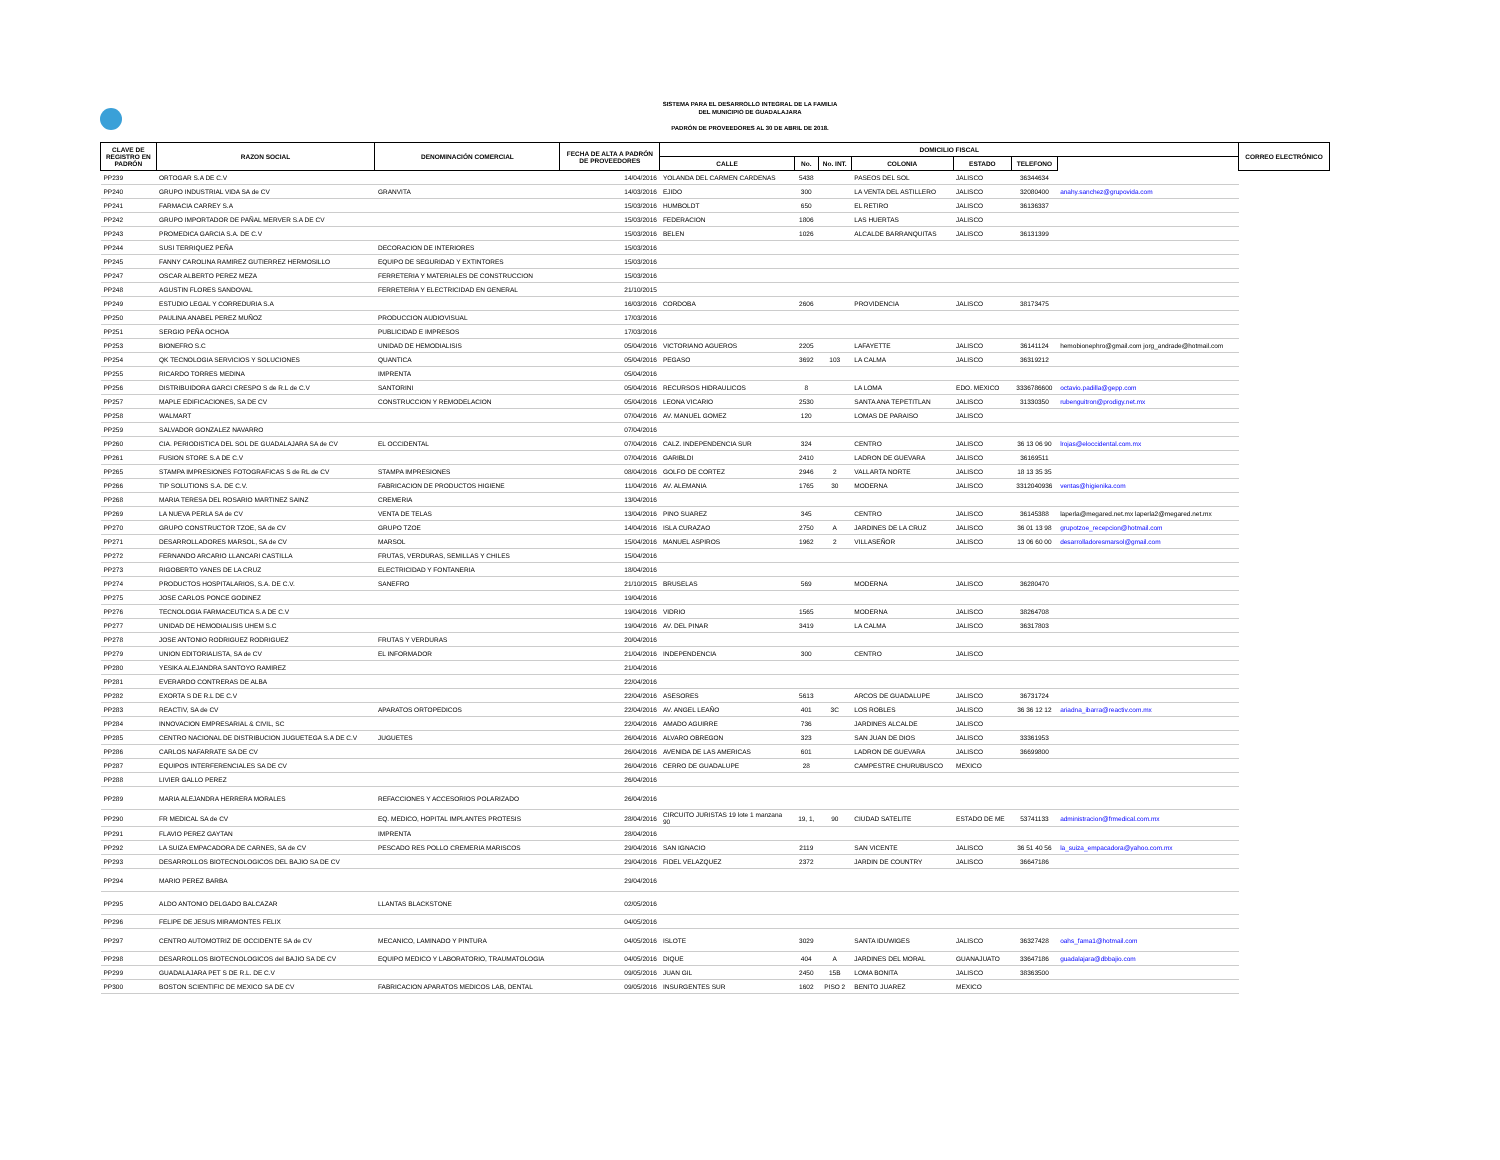SISTEMA PARA EL DESARROLLO INTEGRAL DE LA FAMILIA
DEL MUNICIPIO DE GUADALAJARA
PADRÓN DE PROVEEDORES AL 30 DE ABRIL DE 2018.
| CLAVE DE REGISTRO EN PADRÓN | RAZON SOCIAL | DENOMINACIÓN COMERCIAL | FECHA DE ALTA A PADRÓN DE PROVEEDORES | DOMICILIO FISCAL | | | | | | | CORREO ELECTRÓNICO |
| --- | --- | --- | --- | --- | --- | --- | --- | --- | --- | --- | --- |
| | | | | CALLE | No. | No. INT. | COLONIA | ESTADO | TELEFONO | | |
| PP239 | ORTOGAR S.A DE C.V | | 14/04/2016 | YOLANDA DEL CARMEN CARDENAS | 5438 | | PASEOS DEL SOL | JALISCO | 36344634 | | |
| PP240 | GRUPO INDUSTRIAL VIDA SA de CV | GRANVITA | 14/03/2016 | EJIDO | 300 | | LA VENTA DEL ASTILLERO | JALISCO | 32080400 | anahy.sanchez@grupovida.com | |
| PP241 | FARMACIA CARREY S.A | | 15/03/2016 | HUMBOLDT | 650 | | EL RETIRO | JALISCO | 36136337 | | |
| PP242 | GRUPO IMPORTADOR DE PAÑAL MERVER S.A DE CV | | 15/03/2016 | FEDERACION | 1806 | | LAS HUERTAS | JALISCO | | | |
| PP243 | PROMEDICA GARCIA S.A. DE C.V | | 15/03/2016 | BELEN | 1026 | | ALCALDE BARRANQUITAS | JALISCO | 36131399 | | |
| PP244 | SUSI TERRIQUEZ PEÑA | DECORACION DE INTERIORES | 15/03/2016 | | | | | | | | |
| PP245 | FANNY CAROLINA RAMIREZ GUTIERREZ HERMOSILLO | EQUIPO DE SEGURIDAD Y EXTINTORES | 15/03/2016 | | | | | | | | |
| PP247 | OSCAR ALBERTO PEREZ MEZA | FERRETERIA Y MATERIALES DE CONSTRUCCION | 15/03/2016 | | | | | | | | |
| PP248 | AGUSTIN FLORES SANDOVAL | FERRETERIA Y ELECTRICIDAD EN GENERAL | 21/10/2015 | | | | | | | | |
| PP249 | ESTUDIO LEGAL Y CORREDURIA S.A | | 16/03/2016 | CORDOBA | 2606 | | PROVIDENCIA | JALISCO | 38173475 | | |
| PP250 | PAULINA ANABEL PEREZ MUÑOZ | PRODUCCION AUDIOVISUAL | 17/03/2016 | | | | | | | | |
| PP251 | SERGIO PEÑA OCHOA | PUBLICIDAD E IMPRESOS | 17/03/2016 | | | | | | | | |
| PP253 | BIONEFRO S.C | UNIDAD DE HEMODIALISIS | 05/04/2016 | VICTORIANO AGUEROS | 2205 | | LAFAYETTE | JALISCO | 36141124 | hemobionephro@gmail.com jorg_andrade@hotmail.com | |
| PP254 | QK TECNOLOGIA SERVICIOS Y SOLUCIONES | QUANTICA | 05/04/2016 | PEGASO | 3692 | 103 | LA CALMA | JALISCO | 36319212 | | |
| PP255 | RICARDO TORRES MEDINA | IMPRENTA | 05/04/2016 | | | | | | | | |
| PP256 | DISTRIBUIDORA GARCI CRESPO S de R.L de C.V | SANTORINI | 05/04/2016 | RECURSOS HIDRAULICOS | 8 | | LA LOMA | EDO. MEXICO | 3336786600 | octavio.padilla@gepp.com | |
| PP257 | MAPLE EDIFICACIONES, SA DE CV | CONSTRUCCION Y REMODELACION | 05/04/2016 | LEONA VICARIO | 2530 | | SANTA ANA TEPETITLAN | JALISCO | 31330350 | rubenguitron@prodigy.net.mx | |
| PP258 | WALMART | | 07/04/2016 | AV. MANUEL GOMEZ | 120 | | LOMAS DE PARAISO | JALISCO | | | |
| PP259 | SALVADOR GONZALEZ NAVARRO | | 07/04/2016 | | | | | | | | |
| PP260 | CIA. PERIODISTICA DEL SOL DE GUADALAJARA SA de CV | EL OCCIDENTAL | 07/04/2016 | CALZ. INDEPENDENCIA SUR | 324 | | CENTRO | JALISCO | 36 13 06 90 | lrojas@eloccidental.com.mx | |
| PP261 | FUSION STORE S.A DE C.V | | 07/04/2016 | GARIBLDI | 2410 | | LADRON DE GUEVARA | JALISCO | 36169511 | | |
| PP265 | STAMPA IMPRESIONES FOTOGRAFICAS S de RL de CV | STAMPA IMPRESIONES | 08/04/2016 | GOLFO DE CORTEZ | 2946 | 2 | VALLARTA NORTE | JALISCO | 18 13 35 35 | | |
| PP266 | TIP SOLUTIONS S.A. DE C.V. | FABRICACION DE PRODUCTOS HIGIENE | 11/04/2016 | AV. ALEMANIA | 1765 | 30 | MODERNA | JALISCO | 3312040936 | ventas@higienika.com | |
| PP268 | MARIA TERESA DEL ROSARIO MARTINEZ SAINZ | CREMERIA | 13/04/2016 | | | | | | | | |
| PP269 | LA NUEVA PERLA SA de CV | VENTA DE TELAS | 13/04/2016 | PINO SUAREZ | 345 | | CENTRO | JALISCO | 36145388 | laperla@megared.net.mx laperla2@megared.net.mx | |
| PP270 | GRUPO CONSTRUCTOR TZOE, SA de CV | GRUPO TZOE | 14/04/2016 | ISLA CURAZAO | 2750 | A | JARDINES DE LA CRUZ | JALISCO | 36 01 13 98 | grupotzoe_recepcion@hotmail.com | |
| PP271 | DESARROLLADORES MARSOL, SA de CV | MARSOL | 15/04/2016 | MANUEL ASPIROS | 1962 | 2 | VILLASEÑOR | JALISCO | 13 06 60 00 | desarrolladoresmarsol@gmail.com | |
| PP272 | FERNANDO ARCARIO LLANCARI CASTILLA | FRUTAS, VERDURAS, SEMILLAS Y CHILES | 15/04/2016 | | | | | | | | |
| PP273 | RIGOBERTO YANES DE LA CRUZ | ELECTRICIDAD Y FONTANERIA | 18/04/2016 | | | | | | | | |
| PP274 | PRODUCTOS HOSPITALARIOS, S.A. DE C.V. | SANEFRO | 21/10/2015 | BRUSELAS | 569 | | MODERNA | JALISCO | 36280470 | | |
| PP275 | JOSE CARLOS PONCE GODINEZ | | 19/04/2016 | | | | | | | | |
| PP276 | TECNOLOGIA FARMACEUTICA S.A DE C.V | | 19/04/2016 | VIDRIO | 1565 | | MODERNA | JALISCO | 38264708 | | |
| PP277 | UNIDAD DE HEMODIALISIS UHEM S.C | | 19/04/2016 | AV. DEL PINAR | 3419 | | LA CALMA | JALISCO | 36317803 | | |
| PP278 | JOSE ANTONIO RODRIGUEZ RODRIGUEZ | FRUTAS Y VERDURAS | 20/04/2016 | | | | | | | | |
| PP279 | UNION EDITORIALISTA, SA de CV | EL INFORMADOR | 21/04/2016 | INDEPENDENCIA | 300 | | CENTRO | JALISCO | | | |
| PP280 | YESIKA ALEJANDRA SANTOYO RAMIREZ | | 21/04/2016 | | | | | | | | |
| PP281 | EVERARDO CONTRERAS DE ALBA | | 22/04/2016 | | | | | | | | |
| PP282 | EXORTA S DE R.L DE C.V | | 22/04/2016 | ASESORES | 5613 | | ARCOS DE GUADALUPE | JALISCO | 36731724 | | |
| PP283 | REACTIV, SA de CV | APARATOS ORTOPEDICOS | 22/04/2016 | AV. ANGEL LEAÑO | 401 | 3C | LOS ROBLES | JALISCO | 36 36 12 12 | ariadna_ibarra@reactiv.com.mx | |
| PP284 | INNOVACION EMPRESARIAL & CIVIL, SC | | 22/04/2016 | AMADO AGUIRRE | 736 | | JARDINES ALCALDE | JALISCO | | | |
| PP285 | CENTRO NACIONAL DE DISTRIBUCION JUGUETEGA S.A DE C.V | JUGUETES | 26/04/2016 | ALVARO OBREGON | 323 | | SAN JUAN DE DIOS | JALISCO | 33361953 | | |
| PP286 | CARLOS NAFARRATE SA DE CV | | 26/04/2016 | AVENIDA DE LAS AMERICAS | 601 | | LADRON DE GUEVARA | JALISCO | 36699800 | | |
| PP287 | EQUIPOS INTERFERENCIALES SA DE CV | | 26/04/2016 | CERRO DE GUADALUPE | 28 | | CAMPESTRE CHURUBUSCO | MEXICO | | | |
| PP288 | LIVIER GALLO PEREZ | | 26/04/2016 | | | | | | | | |
| PP289 | MARIA ALEJANDRA HERRERA MORALES | REFACCIONES Y ACCESORIOS POLARIZADO | 26/04/2016 | | | | | | | | |
| PP290 | FR MEDICAL SA de CV | EQ. MEDICO, HOPITAL IMPLANTES PROTESIS | 28/04/2016 | CIRCUITO JURISTAS 19 lote 1 manzana 90 | 19, 1, | 90 | CIUDAD SATELITE | ESTADO DE ME | 53741133 | administracion@frmedical.com.mx | |
| PP291 | FLAVIO PEREZ GAYTAN | IMPRENTA | 28/04/2016 | | | | | | | | |
| PP292 | LA SUIZA EMPACADORA DE CARNES, SA de CV | PESCADO RES POLLO CREMERIA MARISCOS | 29/04/2016 | SAN IGNACIO | 2119 | | SAN VICENTE | JALISCO | 36 51 40 56 | la_suiza_empacadora@yahoo.com.mx | |
| PP293 | DESARROLLOS BIOTECNOLOGICOS DEL BAJIO SA DE CV | | 29/04/2016 | FIDEL VELAZQUEZ | 2372 | | JARDIN DE COUNTRY | JALISCO | 36647186 | | |
| PP294 | MARIO PEREZ BARBA | | 29/04/2016 | | | | | | | | |
| PP295 | ALDO ANTONIO DELGADO BALCAZAR | LLANTAS BLACKSTONE | 02/05/2016 | | | | | | | | |
| PP296 | FELIPE DE JESUS MIRAMONTES FELIX | | 04/05/2016 | | | | | | | | |
| PP297 | CENTRO AUTOMOTRIZ DE OCCIDENTE SA de CV | MECANICO, LAMINADO Y PINTURA | 04/05/2016 | ISLOTE | 3029 | | SANTA IDUWIGES | JALISCO | 36327428 | oahs_fama1@hotmail.com | |
| PP298 | DESARROLLOS BIOTECNOLOGICOS del BAJIO SA DE CV | EQUIPO MEDICO Y LABORATORIO, TRAUMATOLOGIA | 04/05/2016 | DIQUE | 404 | A | JARDINES DEL MORAL | GUANAJUATO | 33647186 | guadalajara@dbbajio.com | |
| PP299 | GUADALAJARA PET S DE R.L. DE C.V | | 09/05/2016 | JUAN GIL | 2450 | 15B | LOMA BONITA | JALISCO | 38363500 | | |
| PP300 | BOSTON SCIENTIFIC DE MEXICO SA DE CV | FABRICACION APARATOS MEDICOS LAB, DENTAL | 09/05/2016 | INSURGENTES SUR | 1602 | PISO 2 | BENITO JUAREZ | MEXICO | | | |